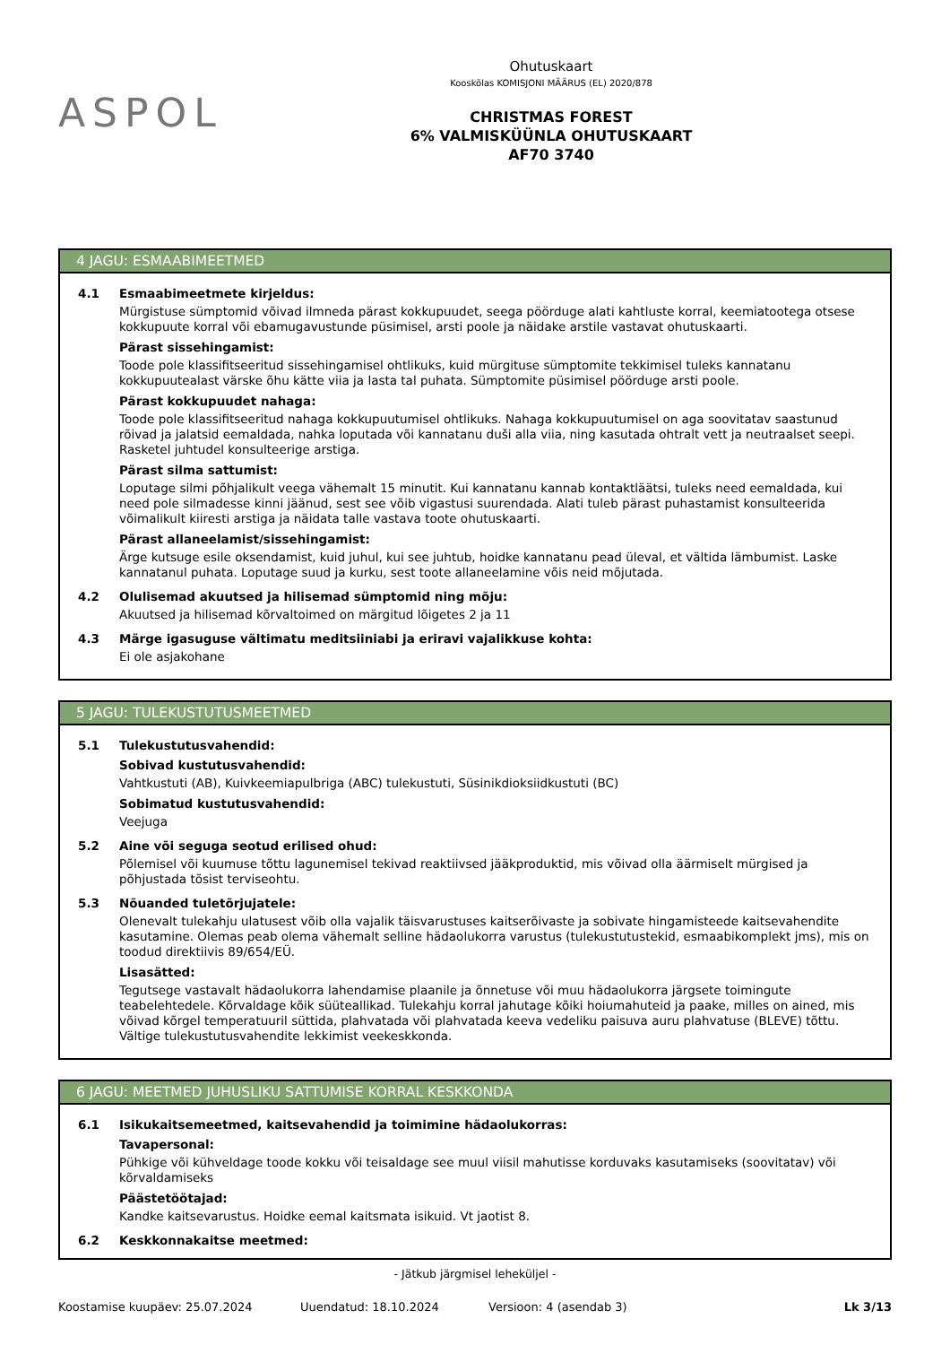ASPOL
Ohutuskaart
Kooskõlas KOMISJONI MÄÄRUS (EL) 2020/878
CHRISTMAS FOREST
6% VALMISKÜÜNLA OHUTUSKAART
AF70 3740
4 JAGU: ESMAABIMEETMED
4.1 Esmaabimeetmete kirjeldus:
Mürgistuse sümptomid võivad ilmneda pärast kokkupuudet, seega pöörduge alati kahtluste korral, keemiatootega otsese kokkupuute korral või ebamugavustunde püsimisel, arsti poole ja näidake arstile vastavat ohutuskaarti.
Pärast sissehingamist:
Toode pole klassifitseeritud sissehingamisel ohtlikuks, kuid mürgituse sümptomite tekkimisel tuleks kannatanu kokkupuutealast värske õhu kätte viia ja lasta tal puhata. Sümptomite püsimisel pöörduge arsti poole.
Pärast kokkupuudet nahaga:
Toode pole klassifitseeritud nahaga kokkupuutumisel ohtlikuks. Nahaga kokkupuutumisel on aga soovitatav saastunud rõivad ja jalatsid eemaldada, nahka loputada või kannatanu duši alla viia, ning kasutada ohtralt vett ja neutraalset seepi. Rasketel juhtudel konsulteerige arstiga.
Pärast silma sattumist:
Loputage silmi põhjalikult veega vähemalt 15 minutit. Kui kannatanu kannab kontaktläätsi, tuleks need eemaldada, kui need pole silmadesse kinni jäänud, sest see võib vigastusi suurendada. Alati tuleb pärast puhastamist konsulteerida võimalikult kiiresti arstiga ja näidata talle vastava toote ohutuskaarti.
Pärast allaneelamist/sissehingamist:
Ärge kutsuge esile oksendamist, kuid juhul, kui see juhtub, hoidke kannatanu pead üleval, et vältida lämbumist. Laske kannatanul puhata. Loputage suud ja kurku, sest toote allaneelamine võis neid mõjutada.
4.2 Olulisemad akuutsed ja hilisemad sümptomid ning mõju:
Akuutsed ja hilisemad kõrvaltoimed on märgitud lõigetes 2 ja 11
4.3 Märge igasuguse vältimatu meditsiiniabi ja eriravi vajalikkuse kohta:
Ei ole asjakohane
5 JAGU: TULEKUSTUTUSMEETMED
5.1 Tulekustutusvahendid:
Sobivad kustutusvahendid:
Vahtkustuti (AB), Kuivkeemiapulbriga (ABC) tulekustuti, Süsinikdioksiidkustuti (BC)
Sobimatud kustutusvahendid:
Veejuga
5.2 Aine või seguga seotud erilised ohud:
Põlemisel või kuumuse tõttu lagunemisel tekivad reaktiivsed jääkproduktid, mis võivad olla äärmiselt mürgised ja põhjustada tõsist terviseohtu.
5.3 Nõuanded tuletõrjujatele:
Olenevalt tulekahju ulatusest võib olla vajalik täisvarustuses kaitserõivaste ja sobivate hingamisteede kaitsevahendite kasutamine. Olemas peab olema vähemalt selline hädaolukorra varustus (tulekustutustekid, esmaabikomplekt jms), mis on toodud direktiivis 89/654/EÜ.
Lisasätted:
Tegutsege vastavalt hädaolukorra lahendamise plaanile ja õnnetuse või muu hädaolukorra järgsete toimingute teabelehtedele. Kõrvaldage kõik süüteallikad. Tulekahju korral jahutage kõiki hoiumahuteid ja paake, milles on ained, mis võivad kõrgel temperatuuril süttida, plahvatada või plahvatada keeva vedeliku paisuva auru plahvatuse (BLEVE) tõttu. Vältige tulekustutusvahendite lekkimist veekeskkonda.
6 JAGU: MEETMED JUHUSLIKU SATTUMISE KORRAL KESKKONDA
6.1 Isikukaitsemeetmed, kaitsevahendid ja toimimine hädaolukorras:
Tavapersonal:
Pühkige või kühveldage toode kokku või teisaldage see muul viisil mahutisse korduvaks kasutamiseks (soovitatav) või kõrvaldamiseks
Päästetöötajad:
Kandke kaitsevarustus. Hoidke eemal kaitsmata isikuid. Vt jaotist 8.
6.2 Keskkonnakaitse meetmed:
- Jätkub järgmisel leheküljel -
Koostamise kuupäev: 25.07.2024 Uuendatud: 18.10.2024 Versioon: 4 (asendab 3) Lk 3/13